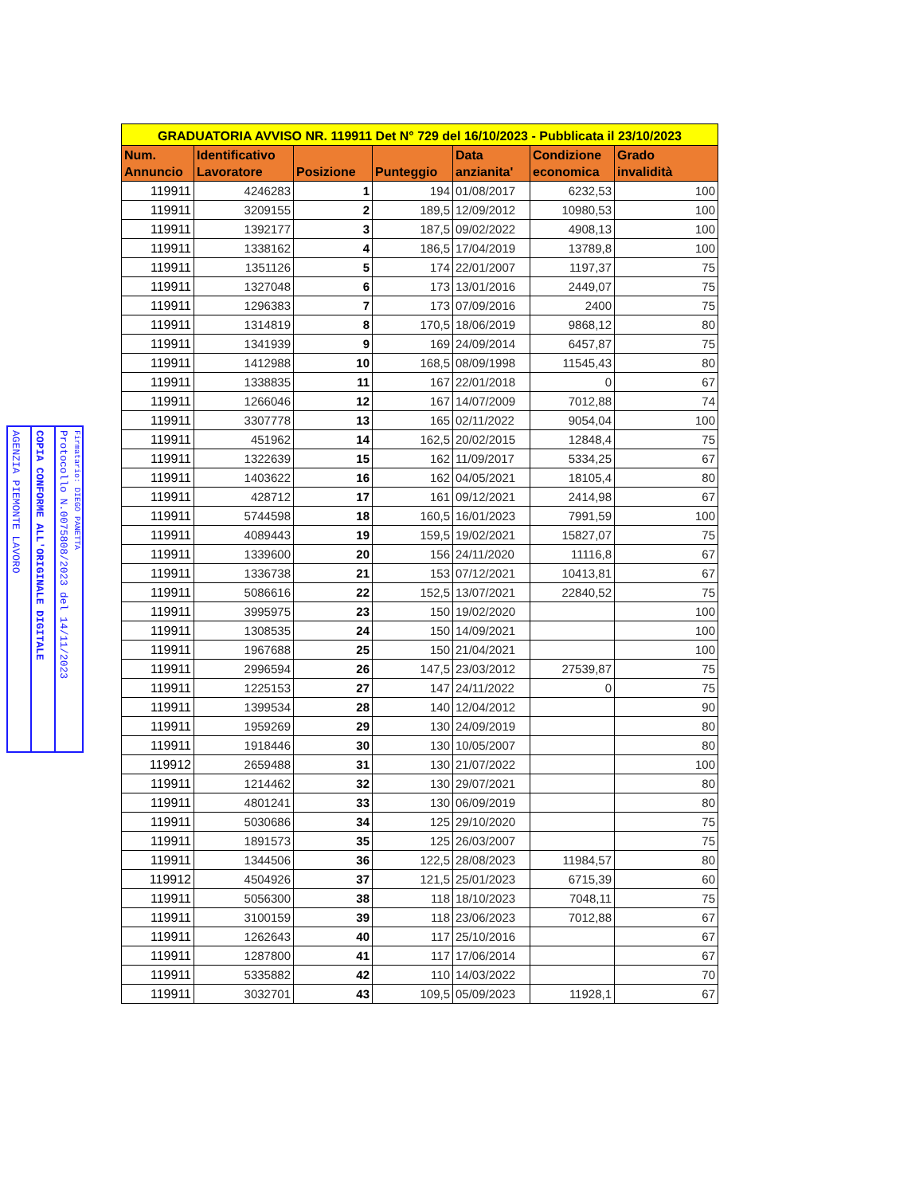AGENZIA PIEMONTE LAVORO
COPIA CONFORME ALL'ORIGINALE DIGITALE
Protocollo N.0075808/2023 del 14/11/2023
Firmatario: DIEGO PANETTA
| GRADUATORIA AVVISO NR. 119911 Det N° 729 del 16/10/2023 - Pubblicata il 23/10/2023 | | | | | | |
| --- | --- | --- | --- | --- | --- | --- |
| Num. Annuncio | Identificativo Lavoratore | Posizione | Punteggio | Data anzianita' | Condizione economica | Grado invalidità |
| 119911 | 4246283 | 1 | 194 | 01/08/2017 | 6232,53 | 100 |
| 119911 | 3209155 | 2 | 189,5 | 12/09/2012 | 10980,53 | 100 |
| 119911 | 1392177 | 3 | 187,5 | 09/02/2022 | 4908,13 | 100 |
| 119911 | 1338162 | 4 | 186,5 | 17/04/2019 | 13789,8 | 100 |
| 119911 | 1351126 | 5 | 174 | 22/01/2007 | 1197,37 | 75 |
| 119911 | 1327048 | 6 | 173 | 13/01/2016 | 2449,07 | 75 |
| 119911 | 1296383 | 7 | 173 | 07/09/2016 | 2400 | 75 |
| 119911 | 1314819 | 8 | 170,5 | 18/06/2019 | 9868,12 | 80 |
| 119911 | 1341939 | 9 | 169 | 24/09/2014 | 6457,87 | 75 |
| 119911 | 1412988 | 10 | 168,5 | 08/09/1998 | 11545,43 | 80 |
| 119911 | 1338835 | 11 | 167 | 22/01/2018 | 0 | 67 |
| 119911 | 1266046 | 12 | 167 | 14/07/2009 | 7012,88 | 74 |
| 119911 | 3307778 | 13 | 165 | 02/11/2022 | 9054,04 | 100 |
| 119911 | 451962 | 14 | 162,5 | 20/02/2015 | 12848,4 | 75 |
| 119911 | 1322639 | 15 | 162 | 11/09/2017 | 5334,25 | 67 |
| 119911 | 1403622 | 16 | 162 | 04/05/2021 | 18105,4 | 80 |
| 119911 | 428712 | 17 | 161 | 09/12/2021 | 2414,98 | 67 |
| 119911 | 5744598 | 18 | 160,5 | 16/01/2023 | 7991,59 | 100 |
| 119911 | 4089443 | 19 | 159,5 | 19/02/2021 | 15827,07 | 75 |
| 119911 | 1339600 | 20 | 156 | 24/11/2020 | 11116,8 | 67 |
| 119911 | 1336738 | 21 | 153 | 07/12/2021 | 10413,81 | 67 |
| 119911 | 5086616 | 22 | 152,5 | 13/07/2021 | 22840,52 | 75 |
| 119911 | 3995975 | 23 | 150 | 19/02/2020 | | 100 |
| 119911 | 1308535 | 24 | 150 | 14/09/2021 | | 100 |
| 119911 | 1967688 | 25 | 150 | 21/04/2021 | | 100 |
| 119911 | 2996594 | 26 | 147,5 | 23/03/2012 | 27539,87 | 75 |
| 119911 | 1225153 | 27 | 147 | 24/11/2022 | 0 | 75 |
| 119911 | 1399534 | 28 | 140 | 12/04/2012 | | 90 |
| 119911 | 1959269 | 29 | 130 | 24/09/2019 | | 80 |
| 119911 | 1918446 | 30 | 130 | 10/05/2007 | | 80 |
| 119912 | 2659488 | 31 | 130 | 21/07/2022 | | 100 |
| 119911 | 1214462 | 32 | 130 | 29/07/2021 | | 80 |
| 119911 | 4801241 | 33 | 130 | 06/09/2019 | | 80 |
| 119911 | 5030686 | 34 | 125 | 29/10/2020 | | 75 |
| 119911 | 1891573 | 35 | 125 | 26/03/2007 | | 75 |
| 119911 | 1344506 | 36 | 122,5 | 28/08/2023 | 11984,57 | 80 |
| 119912 | 4504926 | 37 | 121,5 | 25/01/2023 | 6715,39 | 60 |
| 119911 | 5056300 | 38 | 118 | 18/10/2023 | 7048,11 | 75 |
| 119911 | 3100159 | 39 | 118 | 23/06/2023 | 7012,88 | 67 |
| 119911 | 1262643 | 40 | 117 | 25/10/2016 | | 67 |
| 119911 | 1287800 | 41 | 117 | 17/06/2014 | | 67 |
| 119911 | 5335882 | 42 | 110 | 14/03/2022 | | 70 |
| 119911 | 3032701 | 43 | 109,5 | 05/09/2023 | 11928,1 | 67 |